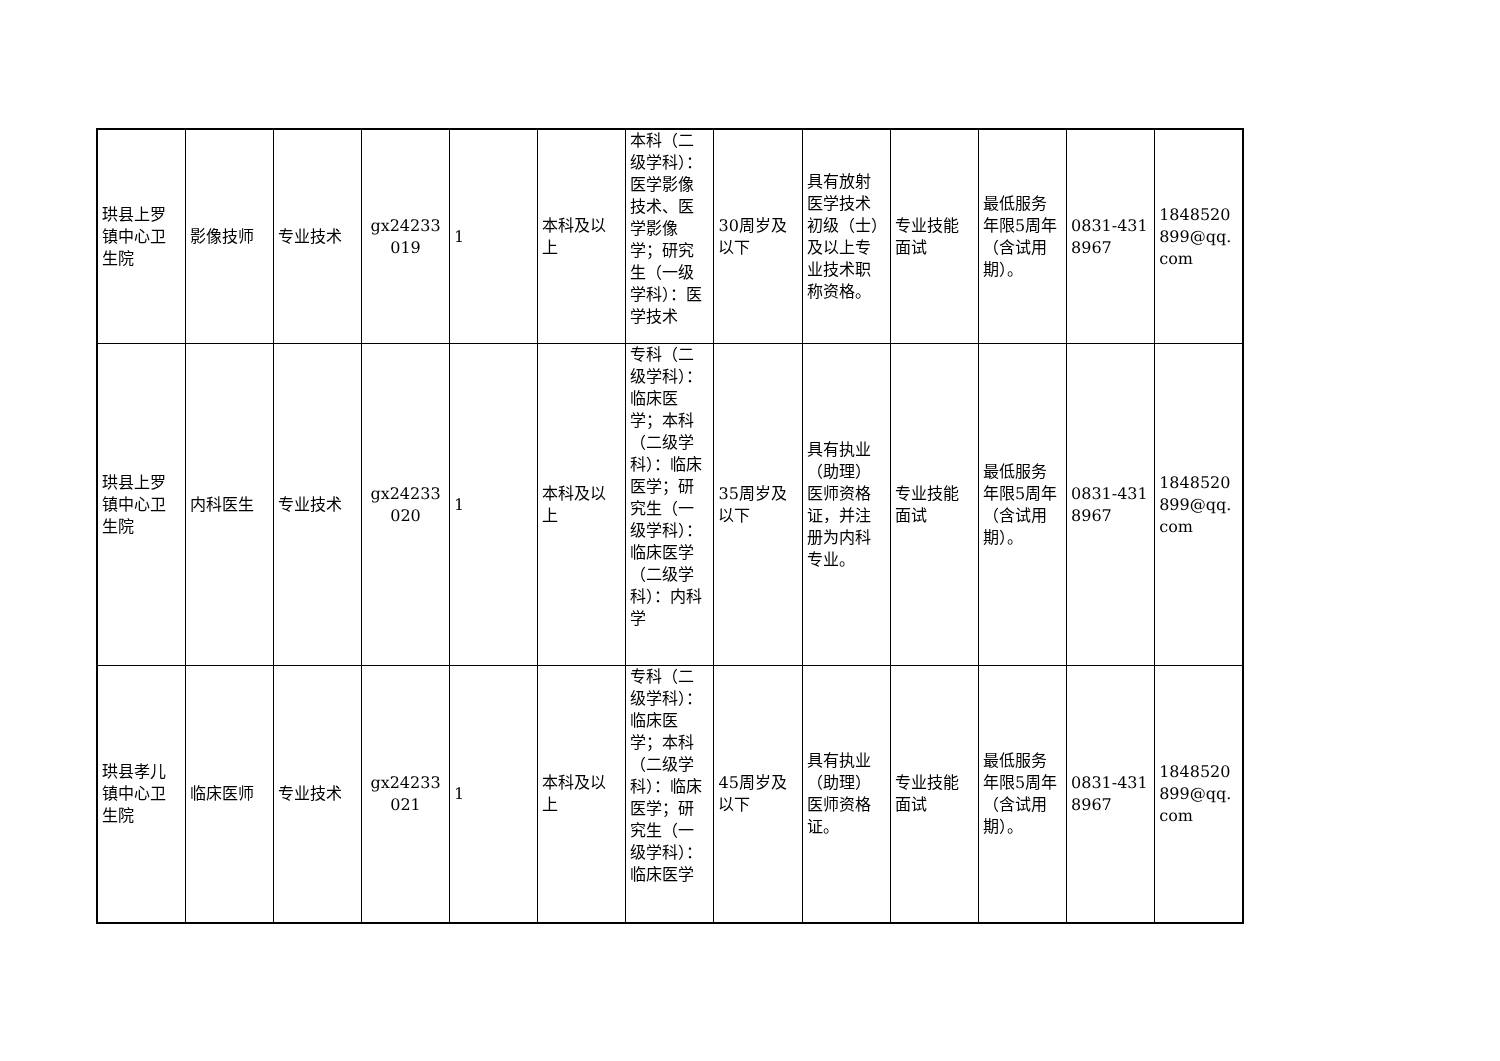| 珙县上罗镇中心卫生院 | 影像技师 | 专业技术 | gx24233019 | 1 | 本科及以上 | 本科（二级学科）：医学影像技术、医学影像学；研究生（一级学科）：医学技术 | 30周岁及以下 | 具有放射医学技术初级（士）及以上专业技术职称资格。 | 专业技能面试 | 最低服务年限5周年（含试用期）。 | 0831-4318967 | 1848520899@qq.com |
| 珙县上罗镇中心卫生院 | 内科医生 | 专业技术 | gx24233020 | 1 | 本科及以上 | 专科（二级学科）：临床医学；本科（二级学科）：临床医学；研究生（一级学科）：临床医学（二级学科）：内科学 | 35周岁及以下 | 具有执业（助理）医师资格证，并注册为内科专业。 | 专业技能面试 | 最低服务年限5周年（含试用期）。 | 0831-4318967 | 1848520899@qq.com |
| 珙县孝儿镇中心卫生院 | 临床医师 | 专业技术 | gx24233021 | 1 | 本科及以上 | 专科（二级学科）：临床医学；本科（二级学科）：临床医学；研究生（一级学科）：临床医学 | 45周岁及以下 | 具有执业（助理）医师资格证。 | 专业技能面试 | 最低服务年限5周年（含试用期）。 | 0831-4318967 | 1848520899@qq.com |